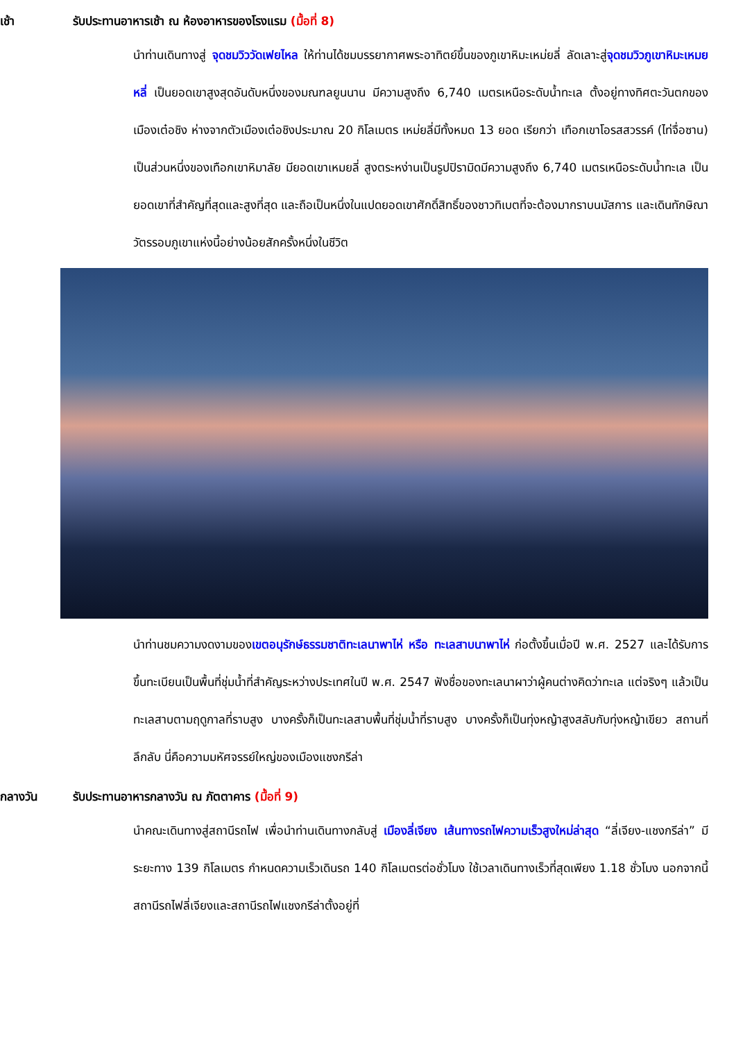เช้า รับประทานอาหารเช้า ณ ห้องอาหารของโรงแรม (มื้อที่ 8)
นำท่านเดินทางสู่ จุดชมวิววัดเฟยไหล ให้ท่านได้ชมบรรยากาศพระอาทิตย์ขึ้นของภูเขาหิมะเหม่ยลี่ ลัดเลาะสู่จุดชมวิวภูเขาหิมะเหมยหลี่ เป็นยอดเขาสูงสุดอันดับหนึ่งของมณฑลยูนนาน มีความสูงถึง 6,740 เมตรเหนือระดับน้ำทะเล ตั้งอยู่ทางทิศตะวันตกของเมืองเต๋อชิง ห่างจากตัวเมืองเต๋อชิงประมาณ 20 กิโลเมตร เหม่ยลี่มีทั้งหมด 13 ยอด เรียกว่า เทือกเขาโอรสสวรรค์ (ไท่จื่อซาน) เป็นส่วนหนึ่งของเทือกเขาหิมาลัย มียอดเขาเหมยลี่ สูงตระหง่านเป็นรูปปิรามิดมีความสูงถึง 6,740 เมตรเหนือระดับน้ำทะเล เป็นยอดเขาที่สำคัญที่สุดและสูงที่สุด และถือเป็นหนึ่งในแปดยอดเขาศักดิ์สิทธิ์ของชาวทิเบตที่จะต้องมากราบนมัสการ และเดินทักษิณาวัตรรอบภูเขาแห่งนี้อย่างน้อยสักครั้งหนึ่งในชีวิต
นำท่านชมความงดงามของเขตอนุรักษ์ธรรมชาติทะเลนาพาไห่ หรือ ทะเลสาบนาพาไห่ ก่อตั้งขึ้นเมื่อปี พ.ศ. 2527 และได้รับการขึ้นทะเบียนเป็นพื้นที่ชุ่มน้ำที่สำคัญระหว่างประเทศในปี พ.ศ. 2547 ฟังชื่อของทะเลนาผาว่าผู้คนต่างคิดว่าทะเล แต่จริงๆ แล้วเป็นทะเลสาบตามฤดูกาลที่ราบสูง บางครั้งก็เป็นทะเลสาบพื้นที่ชุ่มน้ำที่ราบสูง บางครั้งก็เป็นทุ่งหญ้าสูงสลับกับทุ่งหญ้าเขียว สถานที่ลึกลับ นี่คือความมหัศจรรย์ใหญ่ของเมืองแชงกรีล่า
กลางวัน รับประทานอาหารกลางวัน ณ ภัตตาคาร (มื้อที่ 9)
นำคณะเดินทางสู่สถานีรถไฟ เพื่อนำท่านเดินทางกลับสู่ เมืองลี่เจียง เส้นทางรถไฟความเร็วสูงใหม่ล่าสุด “ลี่เจียง-แชงกรีล่า” มีระยะทาง 139 กิโลเมตร กำหนดความเร็วเดินรถ 140 กิโลเมตรต่อชั่วโมง ใช้เวลาเดินทางเร็วที่สุดเพียง 1.18 ชั่วโมง นอกจากนี้ สถานีรถไฟลี่เจียงและสถานีรถไฟแชงกรีล่าตั้งอยู่ที่